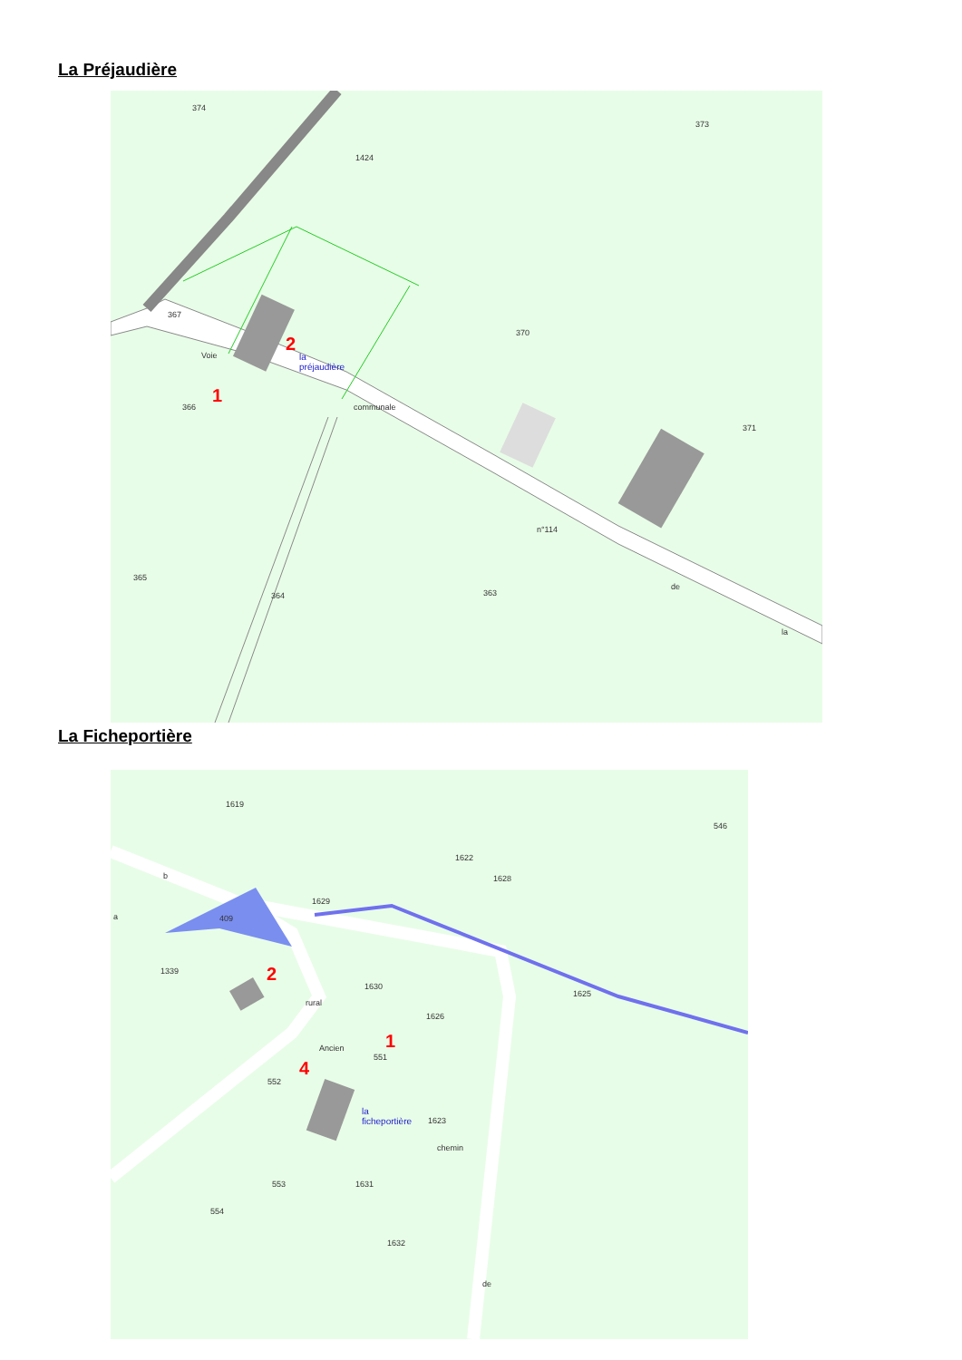La Préjaudière
374
1424
373
367
370
366
371
365
364
363
Voie
communale
n°114
de
la
la
préjaudière
2
1
La Ficheportière
1619
546
1622
1628
1629
409
1339
1630
1626
1625
552
1623
553
1631
554
1632
b
a
Ancien
551
chemin
de
rural
la
ficheportière
2
1
4